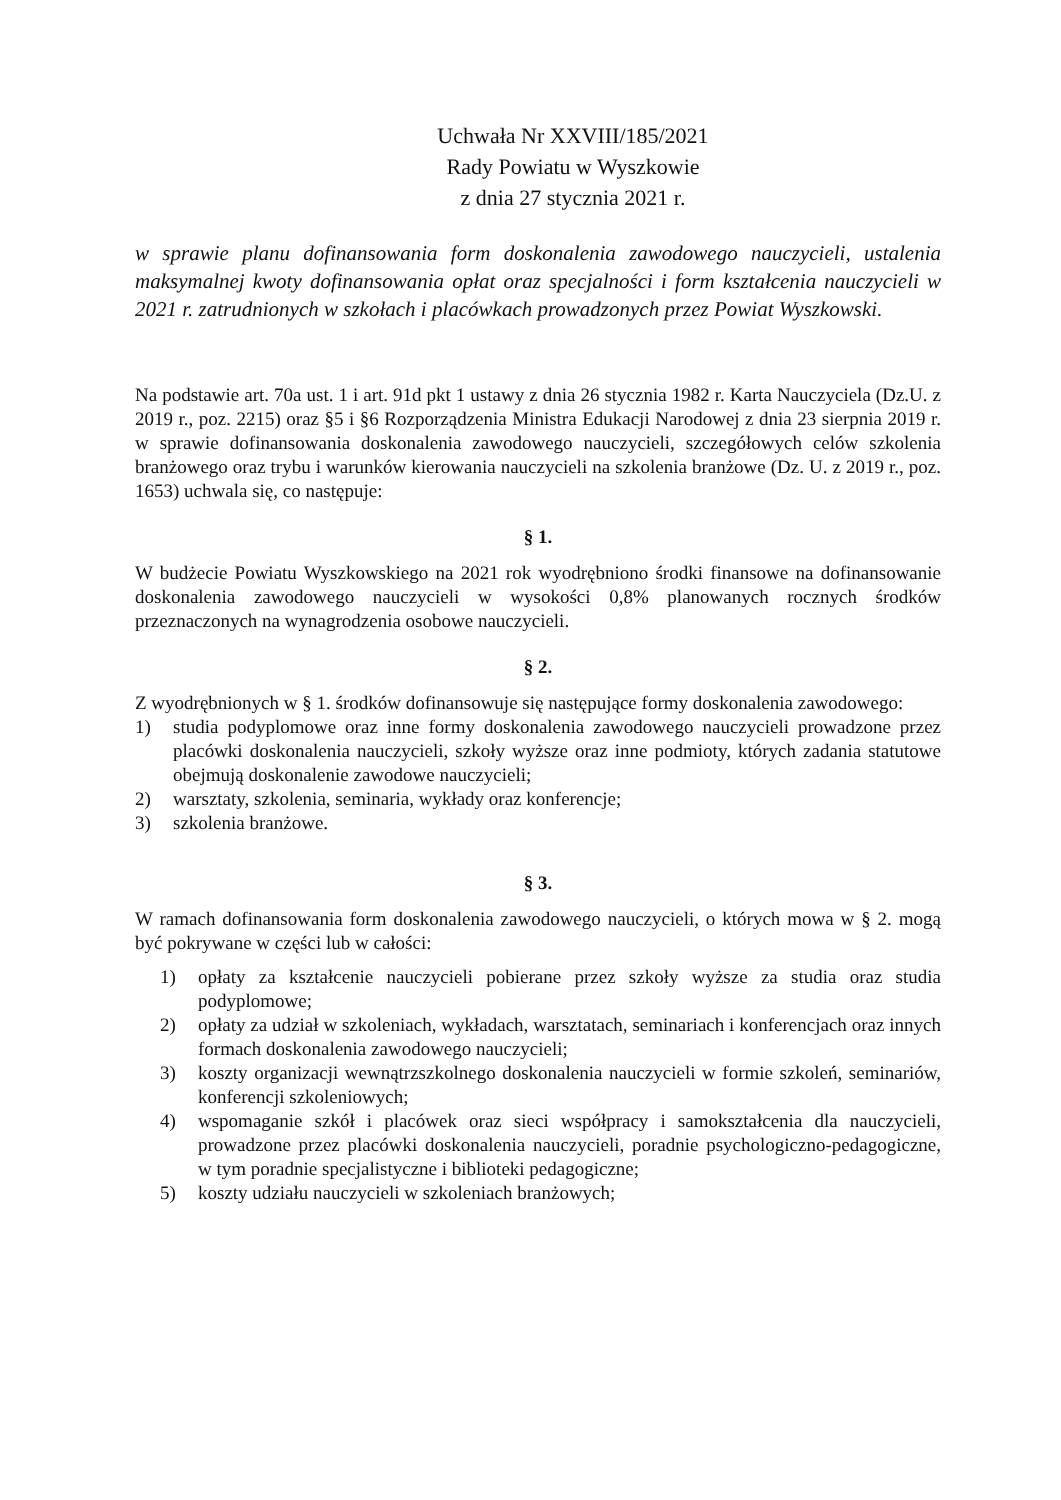Uchwała Nr XXVIII/185/2021
Rady Powiatu w Wyszkowie
z dnia 27 stycznia 2021 r.
w sprawie planu dofinansowania form doskonalenia zawodowego nauczycieli, ustalenia maksymalnej kwoty dofinansowania opłat oraz specjalności i form kształcenia nauczycieli w 2021 r. zatrudnionych w szkołach i placówkach prowadzonych przez Powiat Wyszkowski.
Na podstawie art. 70a ust. 1 i art. 91d pkt 1 ustawy z dnia 26 stycznia 1982 r. Karta Nauczyciela (Dz.U. z 2019 r., poz. 2215) oraz §5 i §6 Rozporządzenia Ministra Edukacji Narodowej z dnia 23 sierpnia 2019 r. w sprawie dofinansowania doskonalenia zawodowego nauczycieli, szczegółowych celów szkolenia branżowego oraz trybu i warunków kierowania nauczycieli na szkolenia branżowe (Dz. U. z 2019 r., poz. 1653) uchwala się, co następuje:
§ 1.
W budżecie Powiatu Wyszkowskiego na 2021 rok wyodrębniono środki finansowe na dofinansowanie doskonalenia zawodowego nauczycieli w wysokości 0,8% planowanych rocznych środków przeznaczonych na wynagrodzenia osobowe nauczycieli.
§ 2.
Z wyodrębnionych w § 1. środków dofinansowuje się następujące formy doskonalenia zawodowego:
1) studia podyplomowe oraz inne formy doskonalenia zawodowego nauczycieli prowadzone przez placówki doskonalenia nauczycieli, szkoły wyższe oraz inne podmioty, których zadania statutowe obejmują doskonalenie zawodowe nauczycieli;
2) warsztaty, szkolenia, seminaria, wykłady oraz konferencje;
3) szkolenia branżowe.
§ 3.
W ramach dofinansowania form doskonalenia zawodowego nauczycieli, o których mowa w § 2. mogą być pokrywane w części lub w całości:
1) opłaty za kształcenie nauczycieli pobierane przez szkoły wyższe za studia oraz studia podyplomowe;
2) opłaty za udział w szkoleniach, wykładach, warsztatach, seminariach i konferencjach oraz innych formach doskonalenia zawodowego nauczycieli;
3) koszty organizacji wewnątrzszkolnego doskonalenia nauczycieli w formie szkoleń, seminariów, konferencji szkoleniowych;
4) wspomaganie szkół i placówek oraz sieci współpracy i samokształcenia dla nauczycieli, prowadzone przez placówki doskonalenia nauczycieli, poradnie psychologiczno-pedagogiczne, w tym poradnie specjalistyczne i biblioteki pedagogiczne;
5) koszty udziału nauczycieli w szkoleniach branżowych;